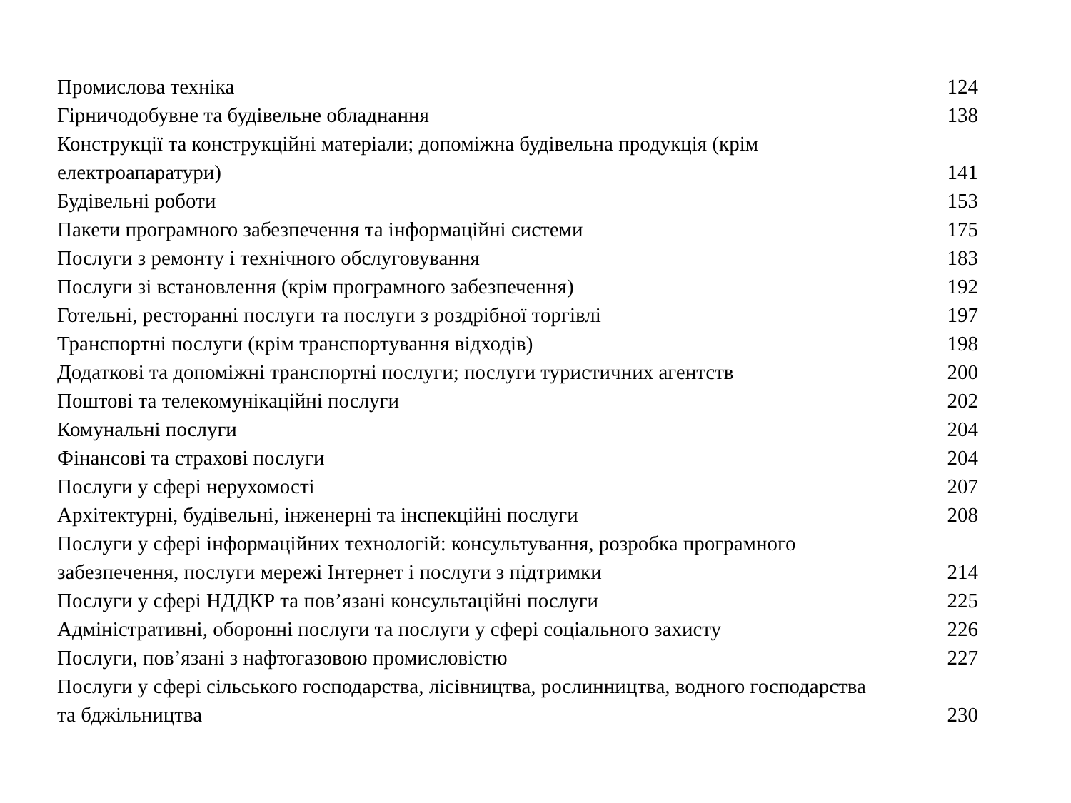Промислова техніка 124
Гірничодобувне та будівельне обладнання 138
Конструкції та конструкційні матеріали; допоміжна будівельна продукція (крім
електроапаратури) 141
Будівельні роботи 153
Пакети програмного забезпечення та інформаційні системи 175
Послуги з ремонту і технічного обслуговування 183
Послуги зі встановлення (крім програмного забезпечення) 192
Готельні, ресторанні послуги та послуги з роздрібної торгівлі 197
Транспортні послуги (крім транспортування відходів) 198
Додаткові та допоміжні транспортні послуги; послуги туристичних агентств 200
Поштові та телекомунікаційні послуги 202
Комунальні послуги 204
Фінансові та страхові послуги 204
Послуги у сфері нерухомості 207
Архітектурні, будівельні, інженерні та інспекційні послуги 208
Послуги у сфері інформаційних технологій: консультування, розробка програмного
забезпечення, послуги мережі Інтернет і послуги з підтримки 214
Послуги у сфері НДДКР та пов’язані консультаційні послуги 225
Адміністративні, оборонні послуги та послуги у сфері соціального захисту 226
Послуги, пов’язані з нафтогазовою промисловістю 227
Послуги у сфері сільського господарства, лісівництва, рослинництва, водного господарства
та бджільництва 230